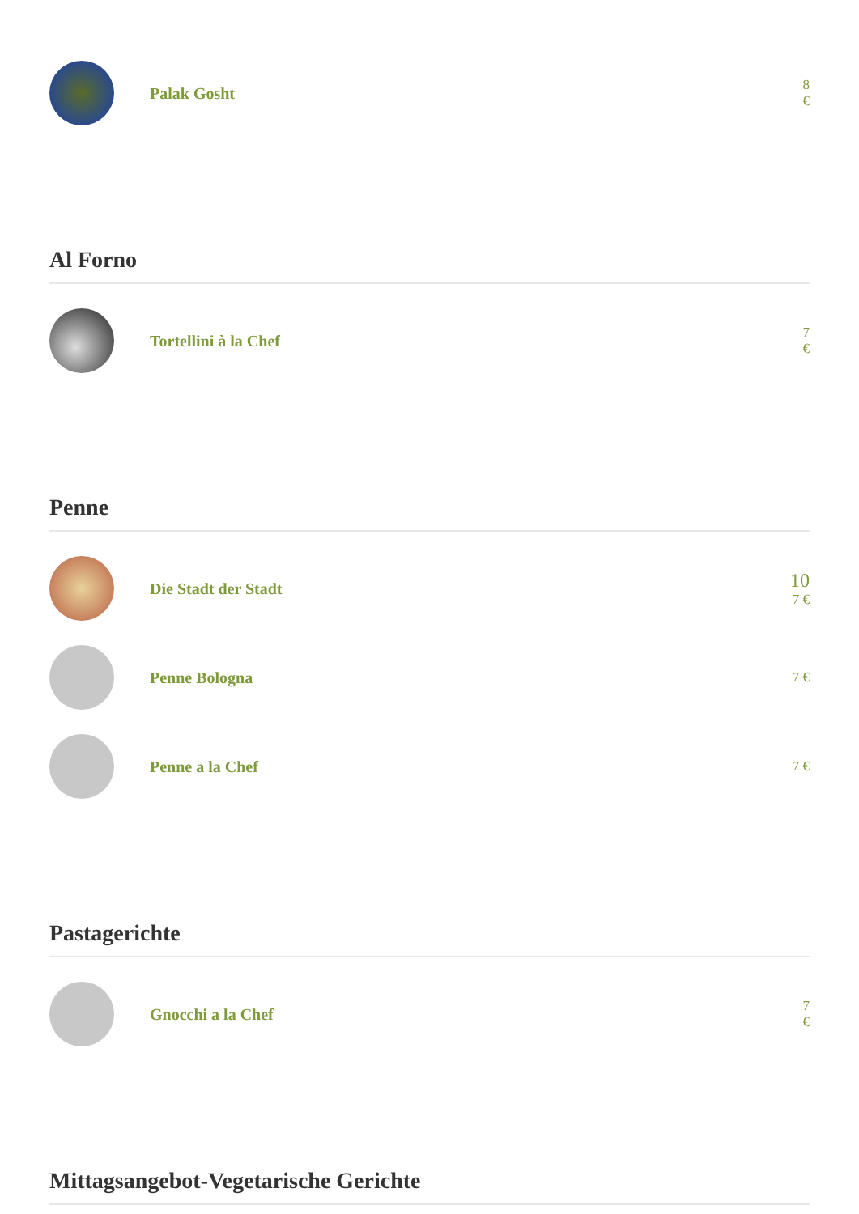Palak Gosht
8 €
Al Forno
Tortellini à la Chef
7 €
Penne
Die Stadt der Stadt
10
7 €
Penne Bologna
7 €
Penne a la Chef
7 €
Pastagerichte
Gnocchi a la Chef
7 €
Mittagsangebot-Vegetarische Gerichte